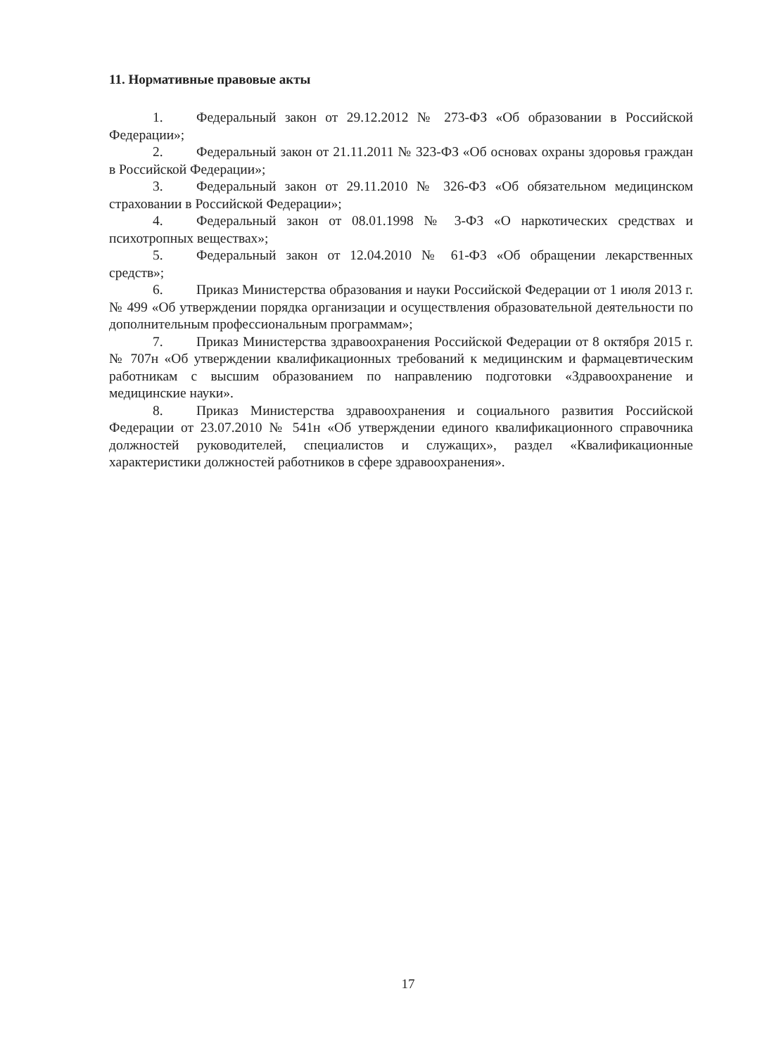11. Нормативные правовые акты
1. Федеральный закон от 29.12.2012 № 273-ФЗ «Об образовании в Российской Федерации»;
2. Федеральный закон от 21.11.2011 № 323-ФЗ «Об основах охраны здоровья граждан в Российской Федерации»;
3. Федеральный закон от 29.11.2010 № 326-ФЗ «Об обязательном медицинском страховании в Российской Федерации»;
4. Федеральный закон от 08.01.1998 № 3-ФЗ «О наркотических средствах и психотропных веществах»;
5. Федеральный закон от 12.04.2010 № 61-ФЗ «Об обращении лекарственных средств»;
6. Приказ Министерства образования и науки Российской Федерации от 1 июля 2013 г. № 499 «Об утверждении порядка организации и осуществления образовательной деятельности по дополнительным профессиональным программам»;
7. Приказ Министерства здравоохранения Российской Федерации от 8 октября 2015 г. № 707н «Об утверждении квалификационных требований к медицинским и фармацевтическим работникам с высшим образованием по направлению подготовки «Здравоохранение и медицинские науки».
8. Приказ Министерства здравоохранения и социального развития Российской Федерации от 23.07.2010 № 541н «Об утверждении единого квалификационного справочника должностей руководителей, специалистов и служащих», раздел «Квалификационные характеристики должностей работников в сфере здравоохранения».
17